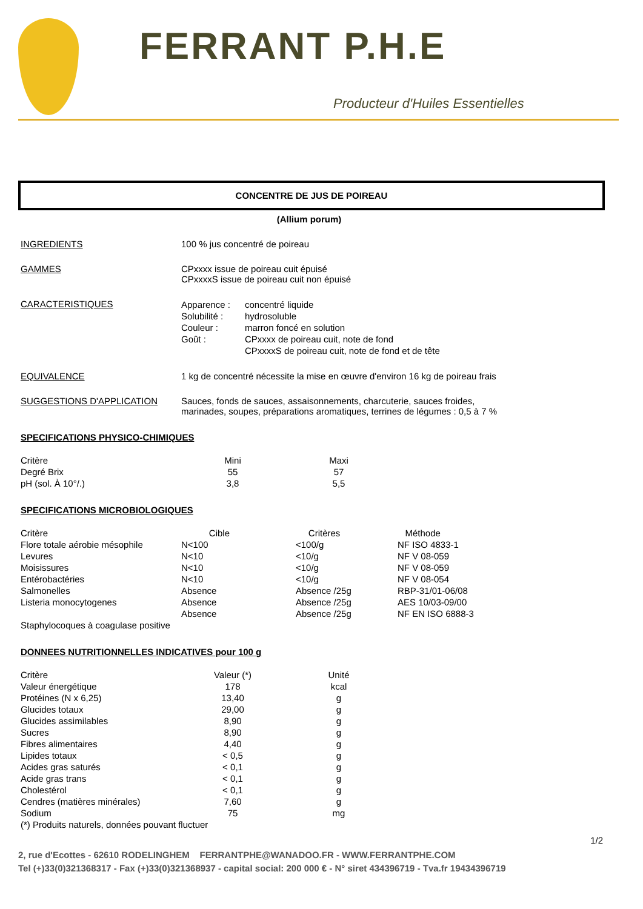FERRANT P.H.E
Producteur d'Huiles Essentielles
CONCENTRE DE JUS DE POIREAU
(Allium porum)
INGREDIENTS 100 % jus concentré de poireau
GAMMES CPxxxx issue de poireau cuit épuisé
CPxxxxS issue de poireau cuit non épuisé
CARACTERISTIQUES
| Apparence : | concentré liquide |
| Solubilité : | hydrosoluble |
| Couleur : | marron foncé en solution |
| Goût : | CPxxxx de poireau cuit, note de fond |
| | CPxxxxS de poireau cuit, note de fond et de tête |
EQUIVALENCE 1 kg de concentré nécessite la mise en œuvre d'environ 16 kg de poireau frais
SUGGESTIONS D'APPLICATION Sauces, fonds de sauces, assaisonnements, charcuterie, sauces froides,
marinades, soupes, préparations aromatiques, terrines de légumes : 0,5 à 7 %
SPECIFICATIONS PHYSICO-CHIMIQUES
| Critère | Mini | Maxi |
| Degré Brix | 55 | 57 |
| pH (sol. À 10°/.) | 3,8 | 5,5 |
SPECIFICATIONS MICROBIOLOGIQUES
| Critère | Cible | Critères | Méthode |
| Flore totale aérobie mésophile | N<100 | <100/g | NF ISO 4833-1 |
| Levures | N<10 | <10/g | NF V 08-059 |
| Moisissures | N<10 | <10/g | NF V 08-059 |
| Entérobactéries | N<10 | <10/g | NF V 08-054 |
| Salmonelles | Absence | Absence /25g | RBP-31/01-06/08 |
| Listeria monocytogenes | Absence | Absence /25g | AES 10/03-09/00 |
| | Absence | Absence /25g | NF EN ISO 6888-3 |
| Staphylocoques à coagulase positive | | | |
DONNEES NUTRITIONNELLES INDICATIVES pour 100 g
| Critère | Valeur (*) | Unité |
| Valeur énergétique | 178 | kcal |
| Protéines (N x 6,25) | 13,40 | g |
| Glucides totaux | 29,00 | g |
| Glucides assimilables | 8,90 | g |
| Sucres | 8,90 | g |
| Fibres alimentaires | 4,40 | g |
| Lipides totaux | < 0,5 | g |
| Acides gras saturés | < 0,1 | g |
| Acide gras trans | < 0,1 | g |
| Cholestérol | < 0,1 | g |
| Cendres (matières minérales) | 7,60 | g |
| Sodium | 75 | mg |
| (*) Produits naturels, données pouvant fluctuer | | |
1/2
2, rue d'Ecottes - 62610 RODELINGHEM FERRANTPHE@WANADOO.FR - WWW.FERRANTPHE.COM
Tel (+)33(0)321368317 - Fax (+)33(0)321368937 - capital social: 200 000 € - N° siret 434396719 - Tva.fr 19434396719